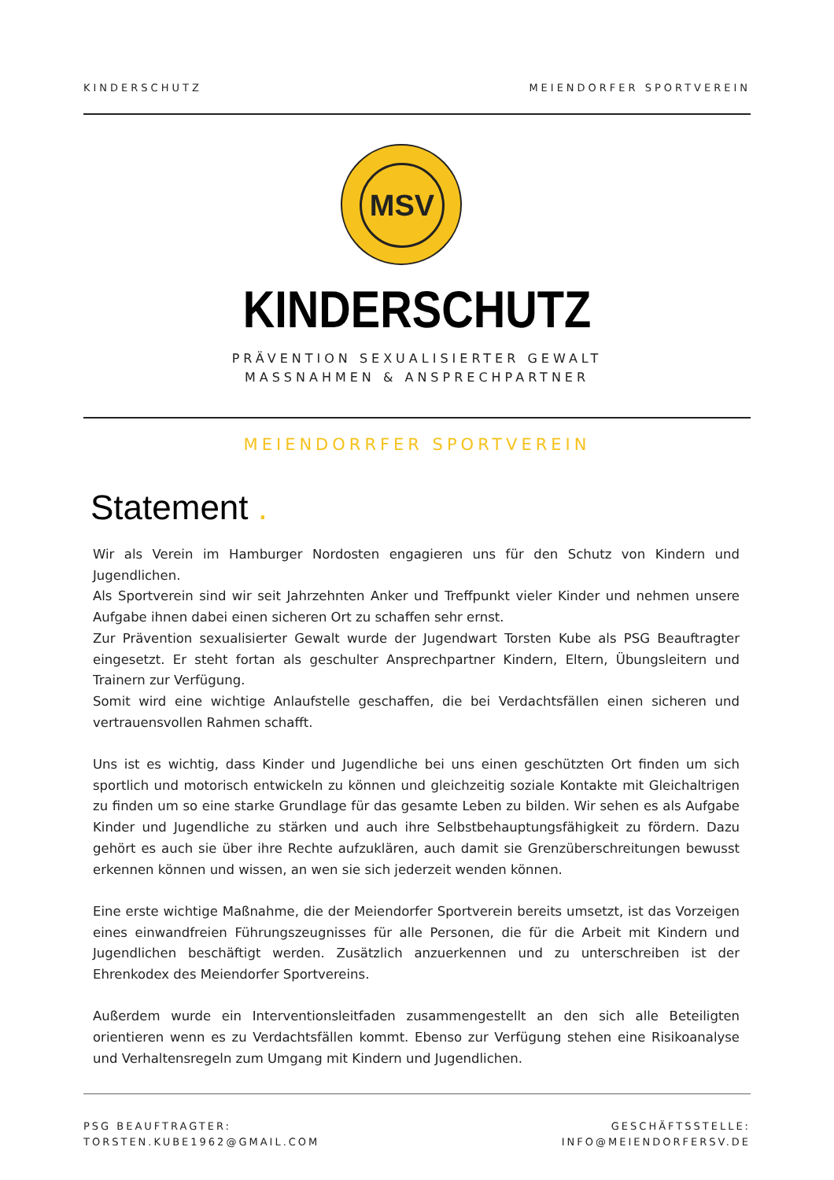KINDERSCHUTZ MEIENDORFER SPORTVEREIN
MSV
KINDERSCHUTZ
PRÄVENTION SEXUALISIERTER GEWALT
MASSNAHMEN & ANSPRECHPARTNER
MEIENDORRFER SPORTVEREIN
Statement .
Wir als Verein im Hamburger Nordosten engagieren uns für den Schutz von Kindern und Jugendlichen.
Als Sportverein sind wir seit Jahrzehnten Anker und Treffpunkt vieler Kinder und nehmen unsere Aufgabe ihnen dabei einen sicheren Ort zu schaffen sehr ernst.
Zur Prävention sexualisierter Gewalt wurde der Jugendwart Torsten Kube als PSG Beauftragter eingesetzt. Er steht fortan als geschulter Ansprechpartner Kindern, Eltern, Übungsleitern und Trainern zur Verfügung.
Somit wird eine wichtige Anlaufstelle geschaffen, die bei Verdachtsfällen einen sicheren und vertrauensvollen Rahmen schafft.
Uns ist es wichtig, dass Kinder und Jugendliche bei uns einen geschützten Ort finden um sich sportlich und motorisch entwickeln zu können und gleichzeitig soziale Kontakte mit Gleichaltrigen zu finden um so eine starke Grundlage für das gesamte Leben zu bilden. Wir sehen es als Aufgabe Kinder und Jugendliche zu stärken und auch ihre Selbstbehauptungsfähigkeit zu fördern. Dazu gehört es auch sie über ihre Rechte aufzuklären, auch damit sie Grenzüberschreitungen bewusst erkennen können und wissen, an wen sie sich jederzeit wenden können.
Eine erste wichtige Maßnahme, die der Meiendorfer Sportverein bereits umsetzt, ist das Vorzeigen eines einwandfreien Führungszeugnisses für alle Personen, die für die Arbeit mit Kindern und Jugendlichen beschäftigt werden. Zusätzlich anzuerkennen und zu unterschreiben ist der Ehrenkodex des Meiendorfer Sportvereins.
Außerdem wurde ein Interventionsleitfaden zusammengestellt an den sich alle Beteiligten orientieren wenn es zu Verdachtsfällen kommt. Ebenso zur Verfügung stehen eine Risikoanalyse und Verhaltensregeln zum Umgang mit Kindern und Jugendlichen.
PSG BEAUFTRAGTER:
TORSTEN.KUBE1962@GMAIL.COM
GESCHÄFTSSTELLE:
INFO@MEIENDORFERSV.DE